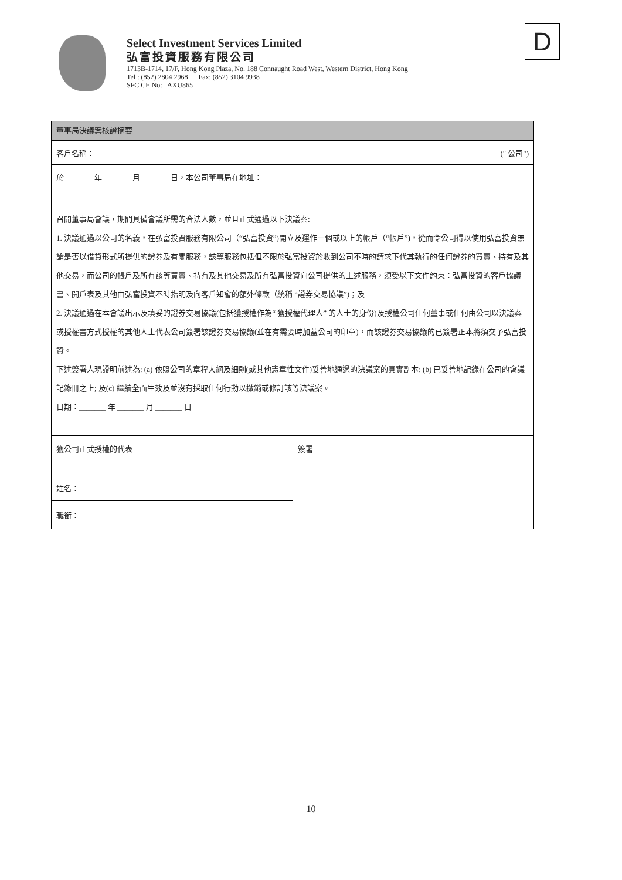Select Investment Services Limited
弘富投資服務有限公司
1713B-1714, 17/F, Hong Kong Plaza, No. 188 Connaught Road West, Western District, Hong Kong
Tel : (852) 2804 2968 Fax: (852) 3104 9938
SFC CE No: AXU865
D
董事局決議案核證摘要
客戶名稱： (" 公司")
於 _______ 年 _______ 月 _______ 日，本公司董事局在地址：
召開董事局會議，期間具備會議所需的合法人數，並且正式通過以下決議案:
1. 決議通過以公司的名義，在弘富投資服務有限公司（“弘富投資”)開立及運作一個或以上的帳戶（“帳戶”)，從而令公司得以使用弘富投資無論是否以借貸形式所提供的證券及有關服務，該等服務包括但不限於弘富投資於收到公司不時的請求下代其執行的任何證券的買賣、持有及其他交易，而公司的帳戶及所有該等買賣、持有及其他交易及所有弘富投資向公司提供的上述服務，須受以下文件約束：弘富投資的客戶協議書、開戶表及其他由弘富投資不時指明及向客戶知會的額外條款（統稱 “證券交易協議”)；及
2. 決議通過在本會議出示及填妥的證券交易協議(包括獲授權作為“ 獲授權代理人” 的人士的身份)及授權公司任何董事或任何由公司以決議案或授權書方式授權的其他人士代表公司簽署該證券交易協議(並在有需要時加蓋公司的印章)，而該證券交易協議的已簽署正本將須交予弘富投資。
下述簽署人現證明前述為: (a) 依照公司的章程大綱及細則(或其他憲章性文件)妥善地通過的決議案的真實副本; (b) 已妥善地記錄在公司的會議記錄冊之上; 及(c) 繼續全面生效及並沒有採取任何行動以撤銷或修訂該等決議案。
日期：_______ 年 _______ 月 _______ 日
| 獲公司正式授權的代表 姓名： | 簽署 |
| 職銜： | |
10